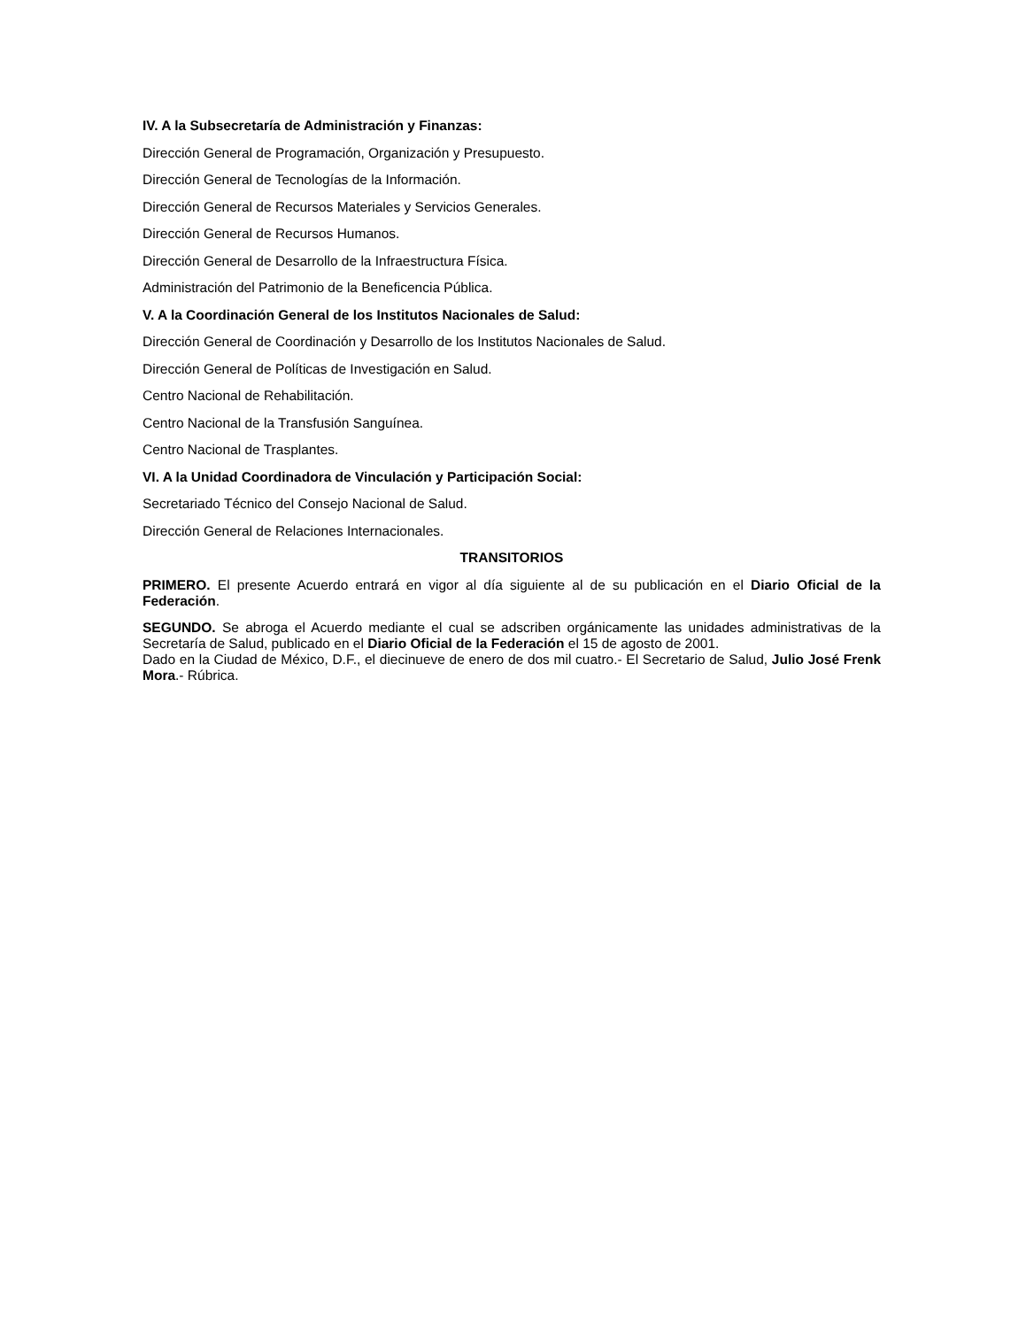IV. A la Subsecretaría de Administración y Finanzas:
Dirección General de Programación, Organización y Presupuesto.
Dirección General de Tecnologías de la Información.
Dirección General de Recursos Materiales y Servicios Generales.
Dirección General de Recursos Humanos.
Dirección General de Desarrollo de la Infraestructura Física.
Administración del Patrimonio de la Beneficencia Pública.
V. A la Coordinación General de los Institutos Nacionales de Salud:
Dirección General de Coordinación y Desarrollo de los Institutos Nacionales de Salud.
Dirección General de Políticas de Investigación en Salud.
Centro Nacional de Rehabilitación.
Centro Nacional de la Transfusión Sanguínea.
Centro Nacional de Trasplantes.
VI. A la Unidad Coordinadora de Vinculación y Participación Social:
Secretariado Técnico del Consejo Nacional de Salud.
Dirección General de Relaciones Internacionales.
TRANSITORIOS
PRIMERO. El presente Acuerdo entrará en vigor al día siguiente al de su publicación en el Diario Oficial de la Federación.
SEGUNDO. Se abroga el Acuerdo mediante el cual se adscriben orgánicamente las unidades administrativas de la Secretaría de Salud, publicado en el Diario Oficial de la Federación el 15 de agosto de 2001.
Dado en la Ciudad de México, D.F., el diecinueve de enero de dos mil cuatro.- El Secretario de Salud, Julio José Frenk Mora.- Rúbrica.